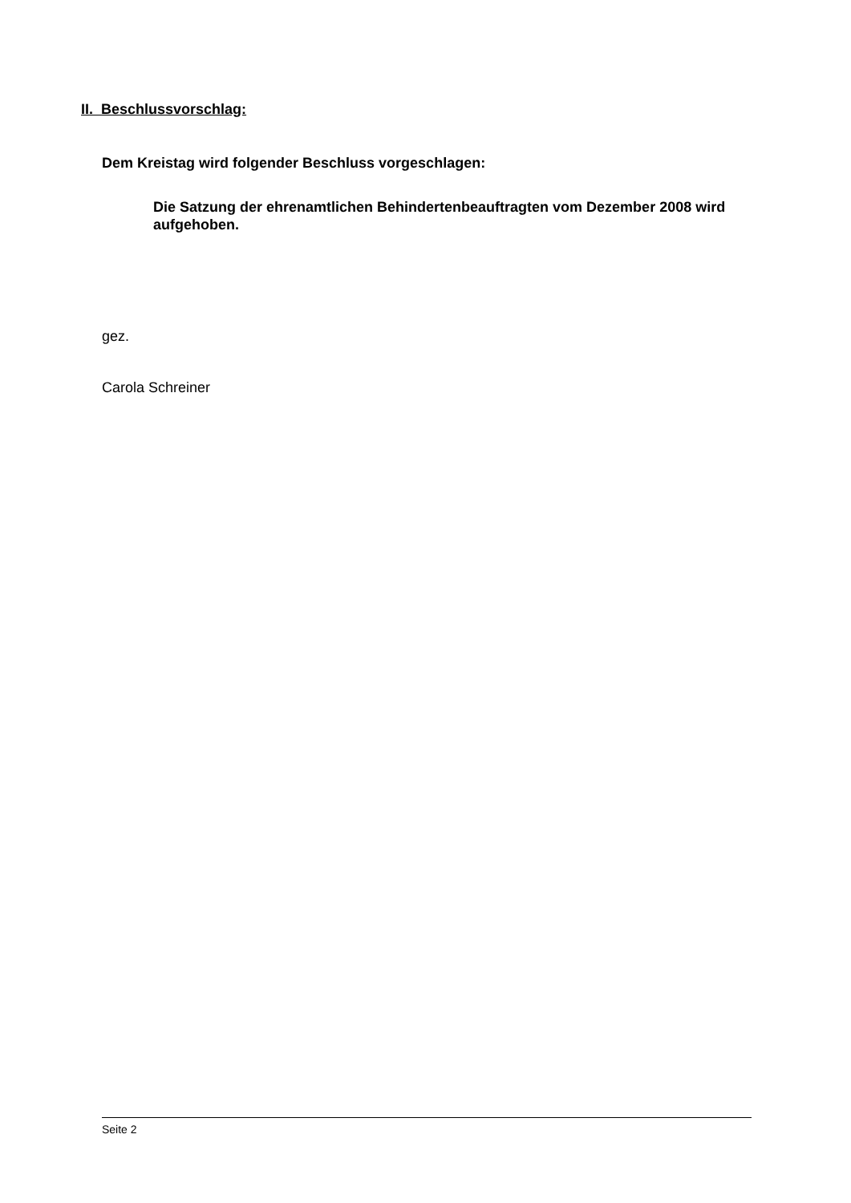II. Beschlussvorschlag:
Dem Kreistag wird folgender Beschluss vorgeschlagen:
Die Satzung der ehrenamtlichen Behindertenbeauftragten vom Dezember 2008 wird aufgehoben.
gez.
Carola Schreiner
Seite 2